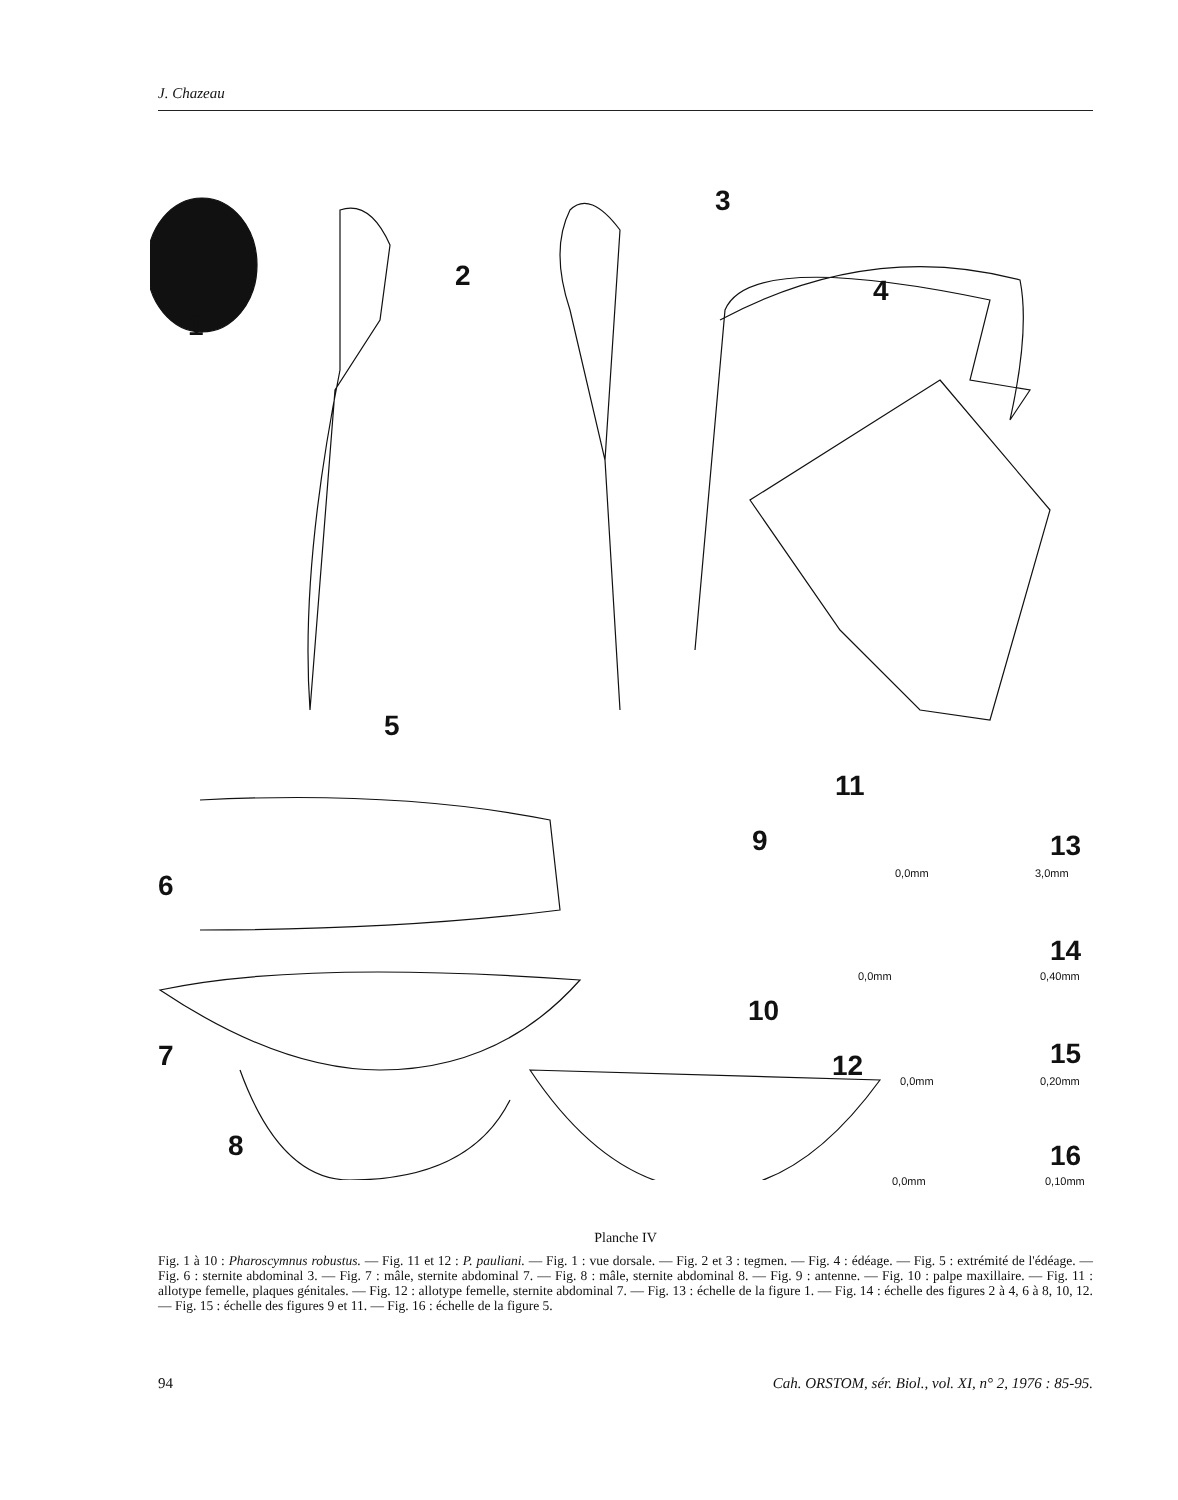J. Chazeau
1
2
3
4
5
6
7
8
9
10
11
12
13
0,0mm 3,0mm
14
0,0mm 0,40mm
15
0,0mm 0,20mm
16
0,0mm 0,10mm
Planche IV
Fig. 1 à 10 : Pharoscymnus robustus. — Fig. 11 et 12 : P. pauliani. — Fig. 1 : vue dorsale. — Fig. 2 et 3 : tegmen. — Fig. 4 : édéage. — Fig. 5 : extrémité de l'édéage. — Fig. 6 : sternite abdominal 3. — Fig. 7 : mâle, sternite abdominal 7. — Fig. 8 : mâle, sternite abdominal 8. — Fig. 9 : antenne. — Fig. 10 : palpe maxillaire. — Fig. 11 : allotype femelle, plaques génitales. — Fig. 12 : allotype femelle, sternite abdominal 7. — Fig. 13 : échelle de la figure 1. — Fig. 14 : échelle des figures 2 à 4, 6 à 8, 10, 12. — Fig. 15 : échelle des figures 9 et 11. — Fig. 16 : échelle de la figure 5.
94 Cah. ORSTOM, sér. Biol., vol. XI, n° 2, 1976 : 85-95.